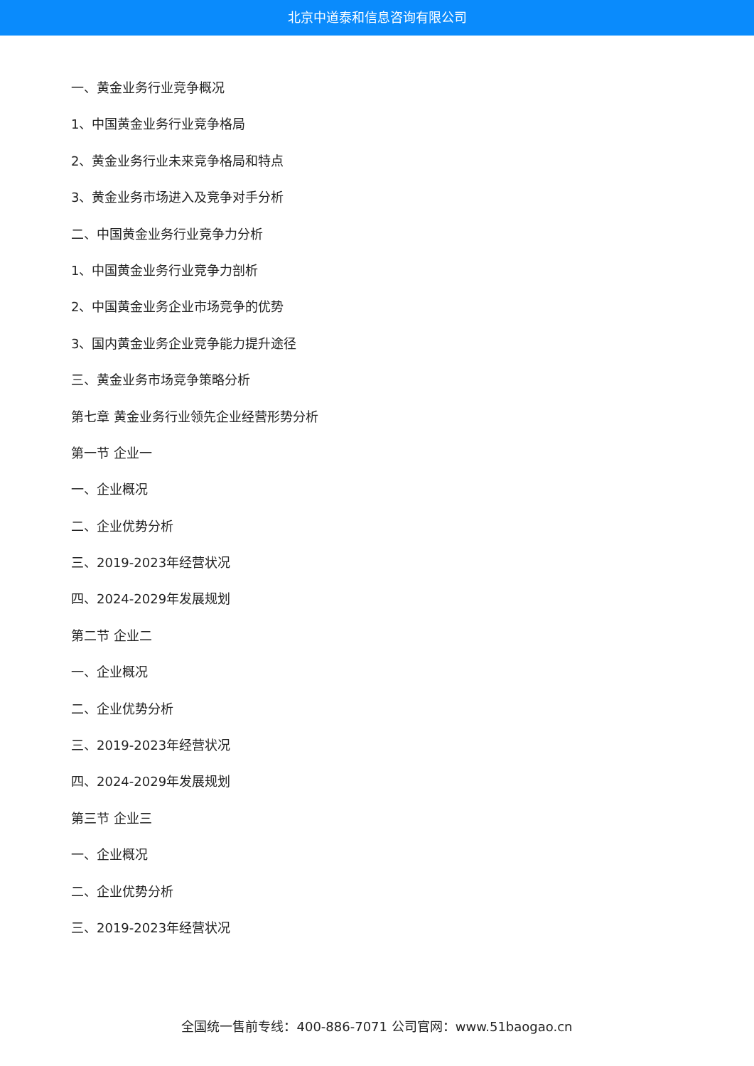北京中道泰和信息咨询有限公司
一、黄金业务行业竞争概况
1、中国黄金业务行业竞争格局
2、黄金业务行业未来竞争格局和特点
3、黄金业务市场进入及竞争对手分析
二、中国黄金业务行业竞争力分析
1、中国黄金业务行业竞争力剖析
2、中国黄金业务企业市场竞争的优势
3、国内黄金业务企业竞争能力提升途径
三、黄金业务市场竞争策略分析
第七章 黄金业务行业领先企业经营形势分析
第一节 企业一
一、企业概况
二、企业优势分析
三、2019-2023年经营状况
四、2024-2029年发展规划
第二节 企业二
一、企业概况
二、企业优势分析
三、2019-2023年经营状况
四、2024-2029年发展规划
第三节 企业三
一、企业概况
二、企业优势分析
三、2019-2023年经营状况
全国统一售前专线：400-886-7071 公司官网：www.51baogao.cn